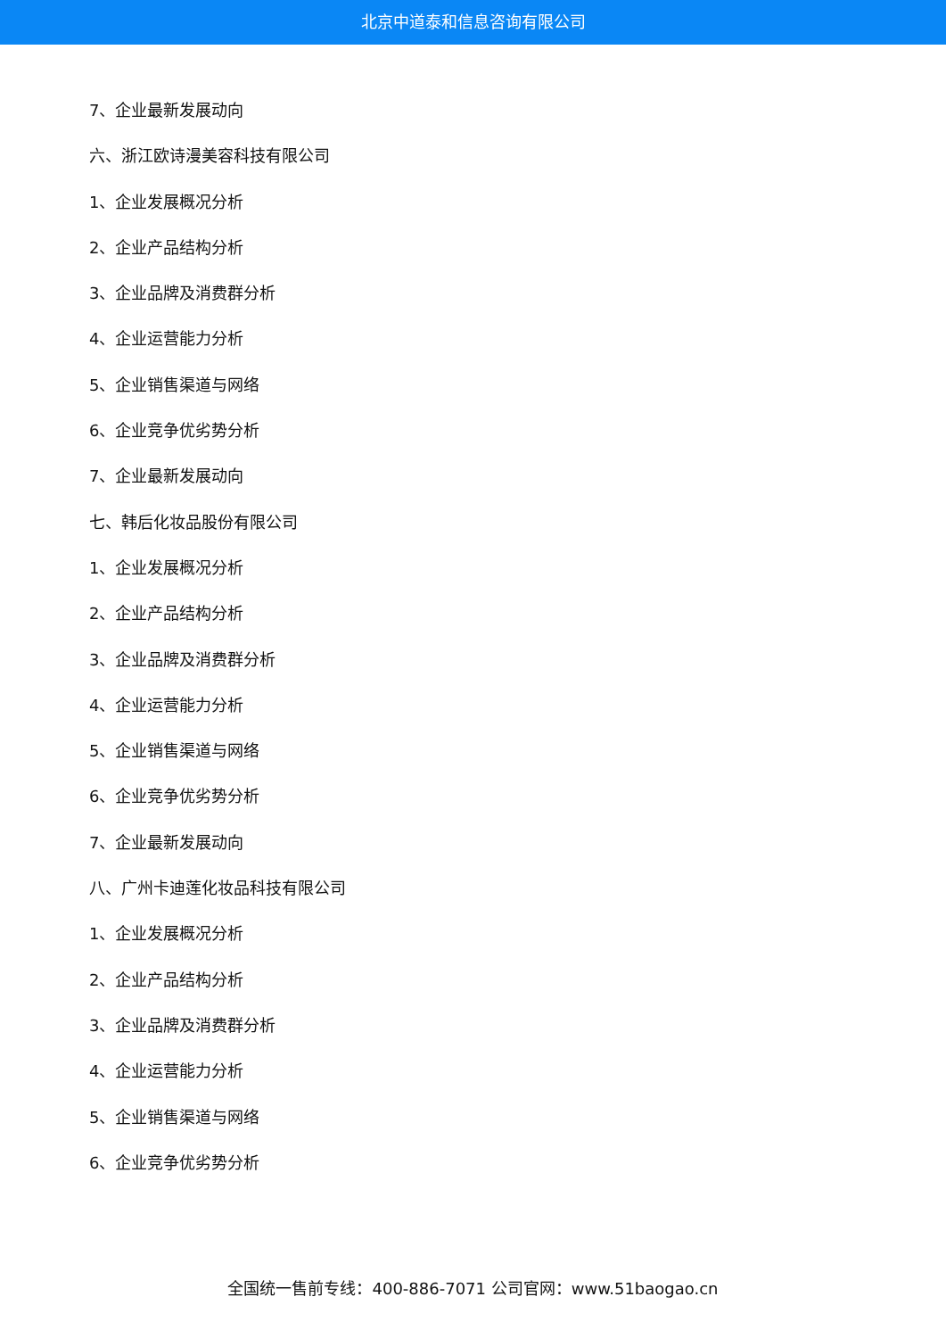北京中道泰和信息咨询有限公司
7、企业最新发展动向
六、浙江欧诗漫美容科技有限公司
1、企业发展概况分析
2、企业产品结构分析
3、企业品牌及消费群分析
4、企业运营能力分析
5、企业销售渠道与网络
6、企业竞争优劣势分析
7、企业最新发展动向
七、韩后化妆品股份有限公司
1、企业发展概况分析
2、企业产品结构分析
3、企业品牌及消费群分析
4、企业运营能力分析
5、企业销售渠道与网络
6、企业竞争优劣势分析
7、企业最新发展动向
八、广州卡迪莲化妆品科技有限公司
1、企业发展概况分析
2、企业产品结构分析
3、企业品牌及消费群分析
4、企业运营能力分析
5、企业销售渠道与网络
6、企业竞争优劣势分析
全国统一售前专线：400-886-7071 公司官网：www.51baogao.cn